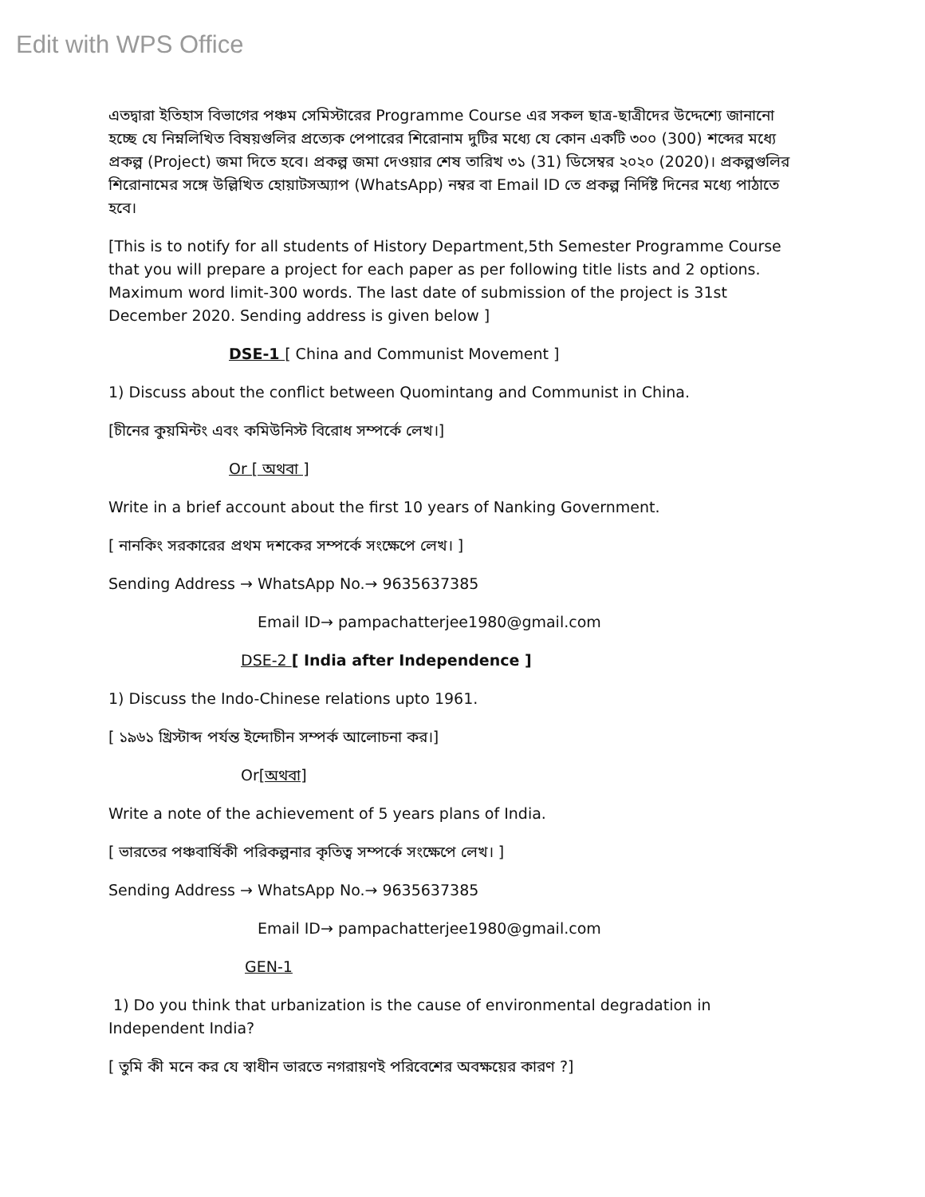Edit with WPS Office
এতদ্বারা ইতিহাস বিভাগের পঞ্চম সেমিস্টারের Programme Course এর সকল ছাত্র-ছাত্রীদের উদ্দেশ্যে জানানো হচ্ছে যে নিম্নলিখিত বিষয়গুলির প্রত্যেক পেপারের শিরোনাম দুটির মধ্যে যে কোন একটি ৩০০ (300) শব্দের মধ্যে প্রকল্প (Project) জমা দিতে হবে। প্রকল্প জমা দেওয়ার শেষ তারিখ ৩১ (31) ডিসেম্বর ২০২০ (2020)। প্রকল্পগুলির শিরোনামের সঙ্গে উল্লিখিত হোয়াটসঅ্যাপ (WhatsApp) নম্বর বা Email ID তে প্রকল্প নির্দিষ্ট দিনের মধ্যে পাঠাতে হবে।
[This is to notify for all students of History Department,5th Semester Programme Course that you will prepare a project for each paper as per following title lists and 2 options. Maximum word limit-300 words. The last date of submission of the project is 31st December 2020. Sending address is given below ]
DSE-1 [ China and Communist Movement ]
1) Discuss about the conflict between Quomintang and Communist in China.
[চীনের কুয়মিন্টং এবং কমিউনিস্ট বিরোধ সম্পর্কে লেখ।]
Or [ অথবা ]
Write in a brief account about the first 10 years of Nanking Government.
[ নানকিং সরকারের প্রথম দশকের সম্পর্কে সংক্ষেপে লেখ। ]
Sending Address → WhatsApp No.→ 9635637385
Email ID→ pampachatterjee1980@gmail.com
DSE-2 [ India after Independence ]
1) Discuss the Indo-Chinese relations upto 1961.
[ ১৯৬১ খ্রিস্টাব্দ পর্যন্ত ইন্দোচীন সম্পর্ক আলোচনা কর।]
Or[অথবা]
Write a note of the achievement of 5 years plans of India.
[ ভারতের পঞ্চবার্ষিকী পরিকল্পনার কৃতিত্ব সম্পর্কে সংক্ষেপে লেখ। ]
Sending Address → WhatsApp No.→ 9635637385
Email ID→ pampachatterjee1980@gmail.com
GEN-1
1) Do you think that urbanization is the cause of environmental degradation in Independent India?
[ তুমি কী মনে কর যে স্বাধীন ভারতে নগরায়ণই পরিবেশের অবক্ষয়ের কারণ ?]